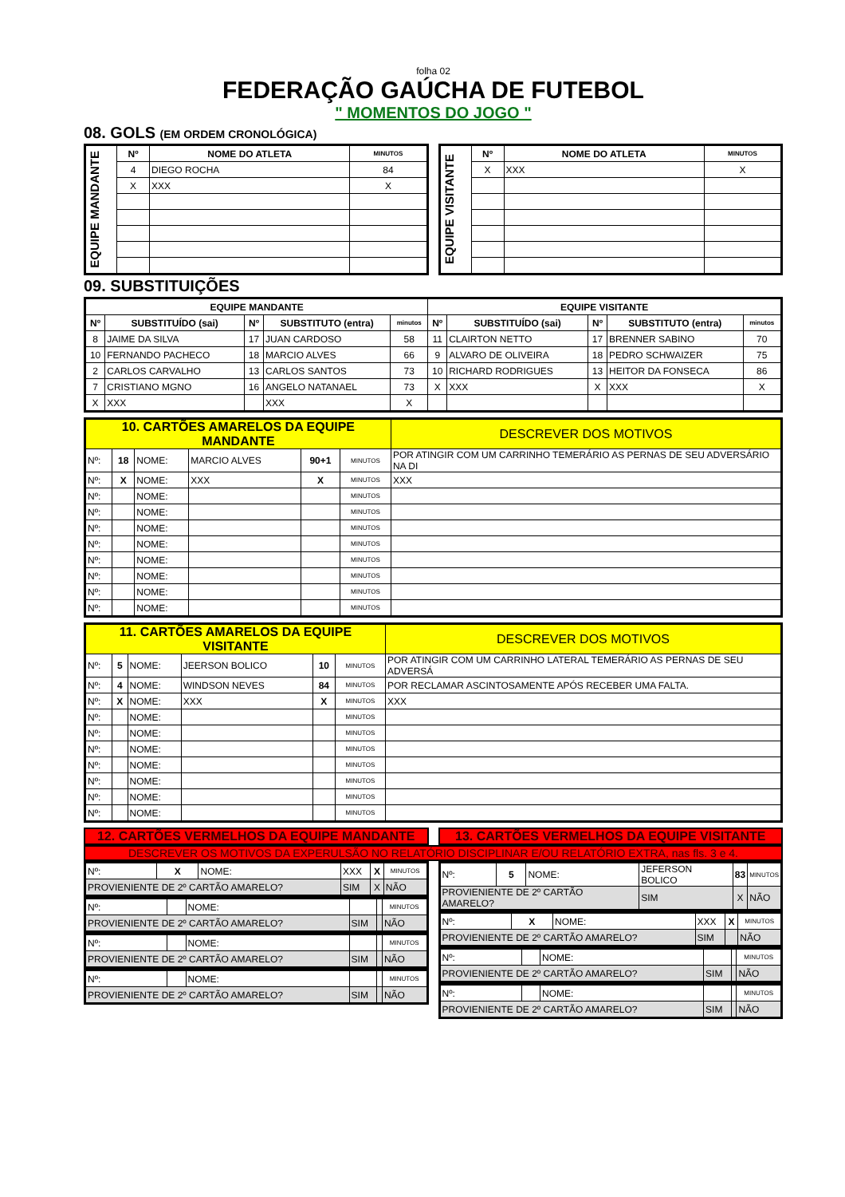folha 02
FEDERAÇÃO GAÚCHA DE FUTEBOL
" MOMENTOS DO JOGO "
08. GOLS (EM ORDEM CRONOLÓGICA)
| EQUIPE MANDANTE | Nº | NOME DO ATLETA | MINUTOS |
| | 4 | DIEGO ROCHA | 84 |
| | X | XXX | X |
| EQUIPE VISITANTE | Nº | NOME DO ATLETA | MINUTOS |
| | X | XXX | X |
09. SUBSTITUIÇÕES
| EQUIPE MANDANTE | | | | | EQUIPE VISITANTE | | | | |
| --- | --- | --- | --- | --- | --- | --- | --- | --- | --- |
| Nº | SUBSTITUÍDO (sai) | Nº | SUBSTITUTO (entra) | minutos | Nº | SUBSTITUÍDO (sai) | Nº | SUBSTITUTO (entra) | minutos |
| 8 | JAIME DA SILVA | 17 | JUAN CARDOSO | 58 | 11 | CLAIRTON NETTO | 17 | BRENNER SABINO | 70 |
| 10 | FERNANDO PACHECO | 18 | MARCIO ALVES | 66 | 9 | ALVARO DE OLIVEIRA | 18 | PEDRO SCHWAIZER | 75 |
| 2 | CARLOS CARVALHO | 13 | CARLOS SANTOS | 73 | 10 | RICHARD RODRIGUES | 13 | HEITOR DA FONSECA | 86 |
| 7 | CRISTIANO MGNO | 16 | ANGELO NATANAEL | 73 | X | XXX | X | XXX | X |
| X | XXX | | XXX | X | | | | | |
| 10. CARTÕES AMARELOS DA EQUIPE MANDANTE | | | | | | DESCREVER DOS MOTIVOS |
| Nº: | 18 | NOME: | MARCIO ALVES | 90+1 | MINUTOS | POR ATINGIR COM UM CARRINHO TEMERÁRIO AS PERNAS DE SEU ADVERSÁRIO NA DI |
| Nº: | X | NOME: | XXX | X | MINUTOS | XXX |
| Nº: | | NOME: | | | MINUTOS | |
| Nº: | | NOME: | | | MINUTOS | |
| Nº: | | NOME: | | | MINUTOS | |
| Nº: | | NOME: | | | MINUTOS | |
| Nº: | | NOME: | | | MINUTOS | |
| Nº: | | NOME: | | | MINUTOS | |
| Nº: | | NOME: | | | MINUTOS | |
| Nº: | | NOME: | | | MINUTOS | |
| 11. CARTÕES AMARELOS DA EQUIPE VISITANTE | | | | | | DESCREVER DOS MOTIVOS |
| Nº: | 5 | NOME: | JEERSON BOLICO | 10 | MINUTOS | POR ATINGIR COM UM CARRINHO LATERAL TEMERÁRIO AS PERNAS DE SEU ADVERSÁ |
| Nº: | 4 | NOME: | WINDSON NEVES | 84 | MINUTOS | POR RECLAMAR ASCINTOSAMENTE APÓS RECEBER UMA FALTA. |
| Nº: | X | NOME: | XXX | X | MINUTOS | XXX |
| Nº: | | NOME: | | | MINUTOS | |
| Nº: | | NOME: | | | MINUTOS | |
| Nº: | | NOME: | | | MINUTOS | |
| Nº: | | NOME: | | | MINUTOS | |
| Nº: | | NOME: | | | MINUTOS | |
| Nº: | | NOME: | | | MINUTOS | |
| Nº: | | NOME: | | | MINUTOS | |
12. CARTÕES VERMELHOS DA EQUIPE MANDANTE
13. CARTÕES VERMELHOS DA EQUIPE VISITANTE
DESCREVER OS MOTIVOS DA EXPERULSÃO NO RELATÓRIO DISCIPLINAR E/OU RELATÓRIO EXTRA, nas fls. 3 e 4.
| Nº: | X | NOME: | XXX | X | MINUTOS |
| PROVIENIENTE DE 2º CARTÃO AMARELO? | | | SIM | X | NÃO |
| Nº: | | NOME: | | | MINUTOS |
| PROVIENIENTE DE 2º CARTÃO AMARELO? | | | SIM | | NÃO |
| Nº: | | NOME: | | | MINUTOS |
| PROVIENIENTE DE 2º CARTÃO AMARELO? | | | SIM | | NÃO |
| Nº: | | NOME: | | | MINUTOS |
| PROVIENIENTE DE 2º CARTÃO AMARELO? | | | SIM | | NÃO |
| Nº: | 5 | NOME: | JEFERSON BOLICO | 83 | MINUTOS |
| PROVIENIENTE DE 2º CARTÃO AMARELO? | | | SIM | X | NÃO |
| Nº: | X | NOME: | XXX | X | MINUTOS |
| PROVIENIENTE DE 2º CARTÃO AMARELO? | | | SIM | | NÃO |
| Nº: | | NOME: | | | MINUTOS |
| PROVIENIENTE DE 2º CARTÃO AMARELO? | | | SIM | | NÃO |
| Nº: | | NOME: | | | MINUTOS |
| PROVIENIENTE DE 2º CARTÃO AMARELO? | | | SIM | | NÃO |